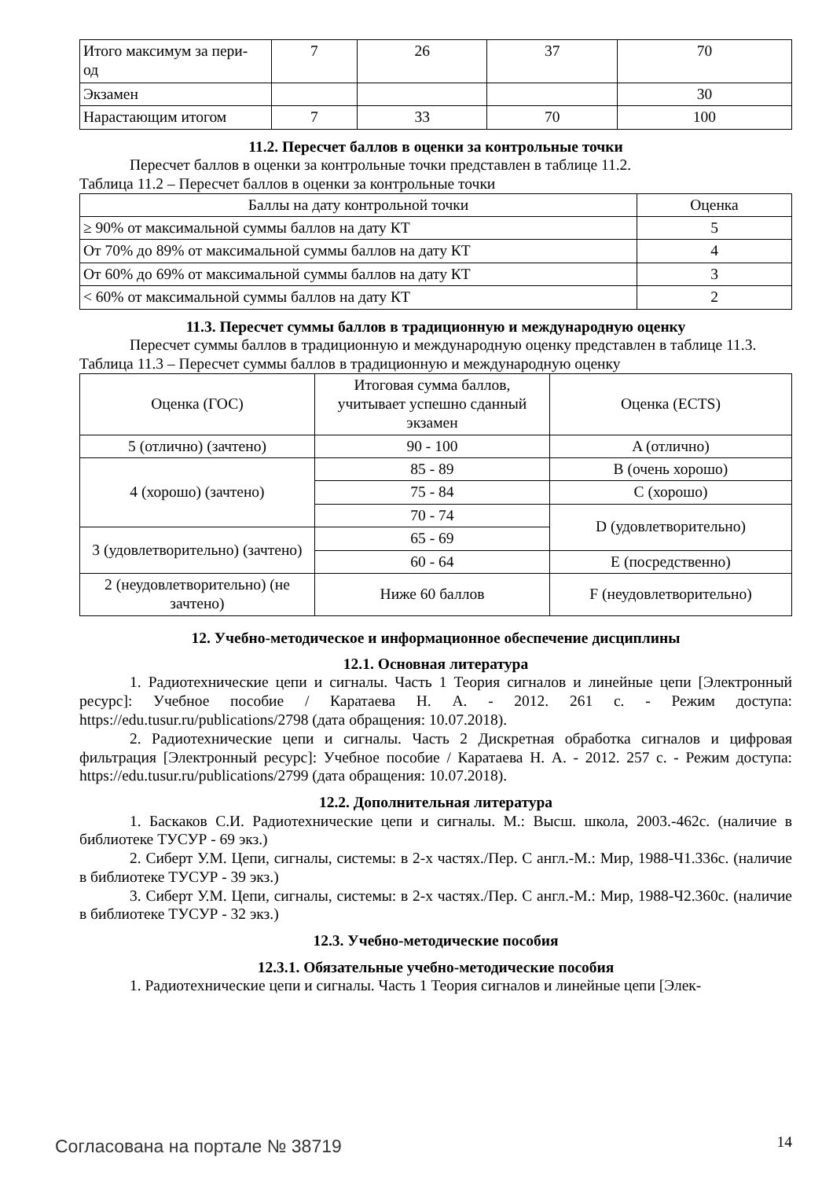| Итого максимум за пери- од | 7 | 26 | 37 | 70 |
| Экзамен | | | | 30 |
| Нарастающим итогом | 7 | 33 | 70 | 100 |
11.2. Пересчет баллов в оценки за контрольные точки
Пересчет баллов в оценки за контрольные точки представлен в таблице 11.2.
Таблица 11.2 – Пересчет баллов в оценки за контрольные точки
| Баллы на дату контрольной точки | Оценка |
| --- | --- |
| ≥ 90% от максимальной суммы баллов на дату КТ | 5 |
| От 70% до 89% от максимальной суммы баллов на дату КТ | 4 |
| От 60% до 69% от максимальной суммы баллов на дату КТ | 3 |
| < 60% от максимальной суммы баллов на дату КТ | 2 |
11.3. Пересчет суммы баллов в традиционную и международную оценку
Пересчет суммы баллов в традиционную и международную оценку представлен в таблице 11.3.
Таблица 11.3 – Пересчет суммы баллов в традиционную и международную оценку
| Оценка (ГОС) | Итоговая сумма баллов, учитывает успешно сданный экзамен | Оценка (ECTS) |
| --- | --- | --- |
| 5 (отлично) (зачтено) | 90 - 100 | A (отлично) |
| 4 (хорошо) (зачтено) | 85 - 89 | B (очень хорошо) |
| | 75 - 84 | C (хорошо) |
| | 70 - 74 | D (удовлетворительно) |
| 3 (удовлетворительно) (зачтено) | 65 - 69 | |
| | 60 - 64 | E (посредственно) |
| 2 (неудовлетворительно) (не зачтено) | Ниже 60 баллов | F (неудовлетворительно) |
12. Учебно-методическое и информационное обеспечение дисциплины
12.1. Основная литература
1. Радиотехнические цепи и сигналы. Часть 1 Теория сигналов и линейные цепи [Электронный ресурс]: Учебное пособие / Каратаева Н. А. - 2012. 261 с. - Режим доступа: https://edu.tusur.ru/publications/2798 (дата обращения: 10.07.2018).
2. Радиотехнические цепи и сигналы. Часть 2 Дискретная обработка сигналов и цифровая фильтрация [Электронный ресурс]: Учебное пособие / Каратаева Н. А. - 2012. 257 с. - Режим доступа: https://edu.tusur.ru/publications/2799 (дата обращения: 10.07.2018).
12.2. Дополнительная литература
1. Баскаков С.И. Радиотехнические цепи и сигналы. М.: Высш. школа, 2003.-462с. (наличие в библиотеке ТУСУР - 69 экз.)
2. Сиберт У.М. Цепи, сигналы, системы: в 2-х частях./Пер. С англ.-М.: Мир, 1988-Ч1.336с. (наличие в библиотеке ТУСУР - 39 экз.)
3. Сиберт У.М. Цепи, сигналы, системы: в 2-х частях./Пер. С англ.-М.: Мир, 1988-Ч2.360с. (наличие в библиотеке ТУСУР - 32 экз.)
12.3. Учебно-методические пособия
12.3.1. Обязательные учебно-методические пособия
1. Радиотехнические цепи и сигналы. Часть 1 Теория сигналов и линейные цепи [Элек-
Согласована на портале № 38719 14